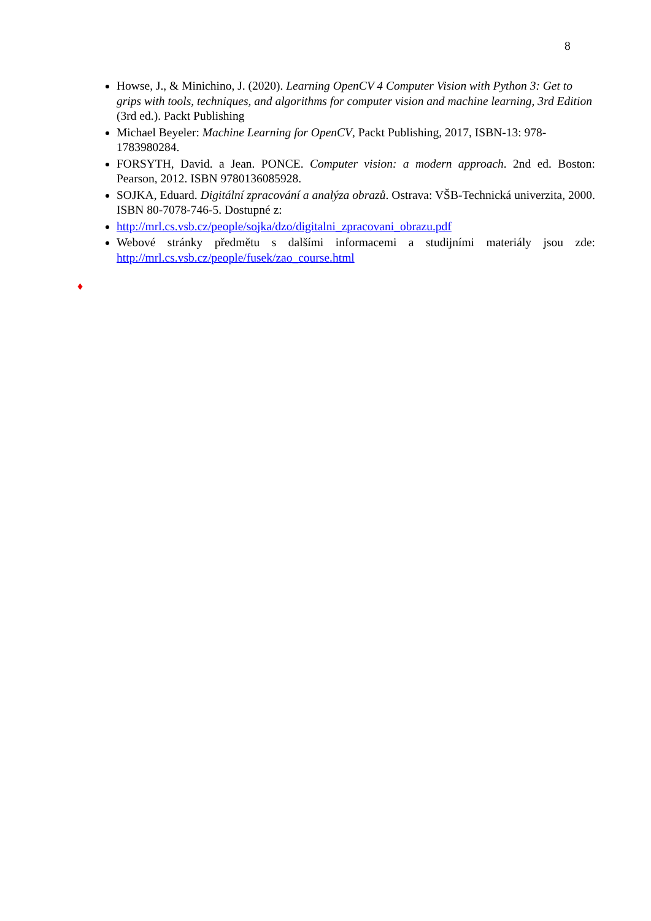8
Howse, J., & Minichino, J. (2020). Learning OpenCV 4 Computer Vision with Python 3: Get to grips with tools, techniques, and algorithms for computer vision and machine learning, 3rd Edition (3rd ed.). Packt Publishing
Michael Beyeler: Machine Learning for OpenCV, Packt Publishing, 2017, ISBN-13: 978-1783980284.
FORSYTH, David. a Jean. PONCE. Computer vision: a modern approach. 2nd ed. Boston: Pearson, 2012. ISBN 9780136085928.
SOJKA, Eduard. Digitální zpracování a analýza obrazů. Ostrava: VŠB-Technická univerzita, 2000. ISBN 80-7078-746-5. Dostupné z:
http://mrl.cs.vsb.cz/people/sojka/dzo/digitalni_zpracovani_obrazu.pdf
Webové stránky předmětu s dalšími informacemi a studijními materiály jsou zde: http://mrl.cs.vsb.cz/people/fusek/zao_course.html
♦